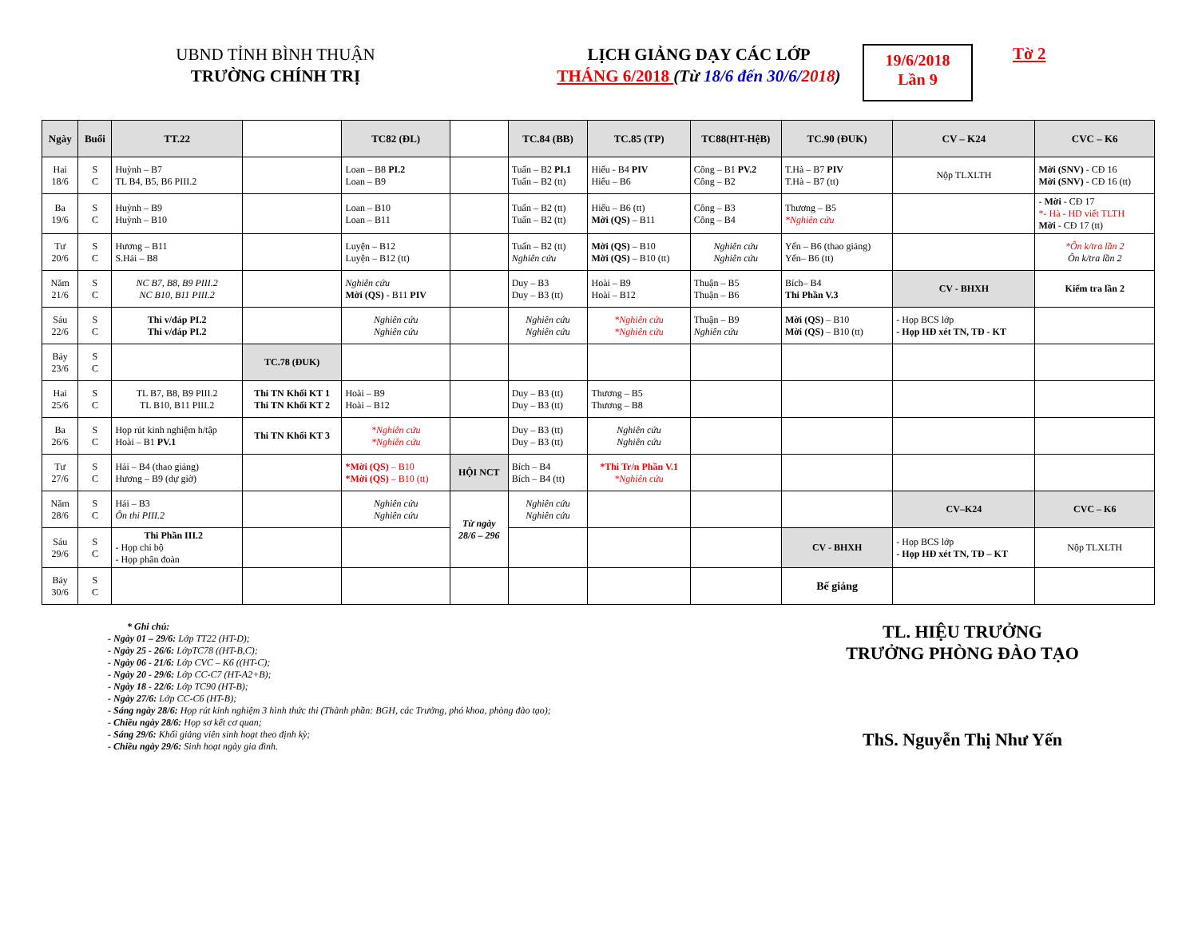UBND TỈNH BÌNH THUẬN
TRƯỜNG CHÍNH TRỊ
LỊCH GIẢNG DẠY CÁC LỚP
THÁNG 6/2018 (Từ 18/6 đến 30/6/2018)
19/6/2018
Lần 9
Tờ 2
| Ngày | Buổi | TT.22 | | TC82 (ĐL) | | TC.84 (BB) | TC.85 (TP) | TC88(HT-HệB) | TC.90 (ĐUK) | CV – K24 | CVC – K6 |
| Hai 18/6 | S C | Huỳnh – B7 TL B4, B5, B6 PIII.2 | | Loan – B8 PI.2 Loan – B9 | | Tuấn – B2 PI.1 Tuấn – B2 (tt) | Hiếu - B4 PIV Hiếu – B6 | Công – B1 PV.2 Công – B2 | T.Hà – B7 PIV T.Hà – B7 (tt) | Nộp TLXLTH | Mời (SNV) - CĐ 16 Mời (SNV) - CĐ 16 (tt) |
| Ba 19/6 | S C | Huỳnh – B9 Huỳnh – B10 | | Loan – B10 Loan – B11 | | Tuấn – B2 (tt) Tuấn – B2 (tt) | Hiếu – B6 (tt) Mời (QS) – B11 | Công – B3 Công – B4 | Thương – B5 *Nghiên cứu | | - Mời - CĐ 17 *- Hà - HD viết TLTH Mời - CĐ 17 (tt) |
| Tư 20/6 | S C | Hương – B11 S.Hải – B8 | | Luyện – B12 Luyện – B12 (tt) | | Tuấn – B2 (tt) Nghiên cứu | Mời (QS) – B10 Mời (QS) – B10 (tt) | Nghiên cứu Nghiên cứu | Yến – B6 (thao giảng) Yến– B6 (tt) | | *Ôn k/tra lần 2 Ôn k/tra lần 2 |
| Năm 21/6 | S C | NC B7, B8, B9 PIII.2 NC B10, B11 PIII.2 | | Nghiên cứu Mời (QS) - B11 PIV | | Duy – B3 Duy – B3 (tt) | Hoài – B9 Hoài – B12 | Thuận – B5 Thuận – B6 | Bích– B4 Thi Phần V.3 | CV - BHXH | Kiểm tra lần 2 |
| Sáu 22/6 | S C | Thi v/đáp PI.2 Thi v/đáp PI.2 | | Nghiên cứu Nghiên cứu | | Nghiên cứu Nghiên cứu | *Nghiên cứu *Nghiên cứu | Thuận – B9 Nghiên cứu | Mời (QS) – B10 Mời (QS) – B10 (tt) | - Họp BCS lớp - Họp HĐ xét TN, TĐ - KT | |
| Bảy 23/6 | S C | | TC.78 (ĐUK) | | | | | | | | |
| Hai 25/6 | S C | TL B7, B8, B9 PIII.2 TL B10, B11 PIII.2 | Thi TN Khối KT 1 Thi TN Khối KT 2 | Hoài – B9 Hoài – B12 | | Duy – B3 (tt) Duy – B3 (tt) | Thương – B5 Thương – B8 | | | | |
| Ba 26/6 | S C | Họp rút kinh nghiệm h/tập Hoài – B1 PV.1 | Thi TN Khối KT 3 | *Nghiên cứu *Nghiên cứu | | Duy – B3 (tt) Duy – B3 (tt) | Nghiên cứu Nghiên cứu | | | | |
| Tư 27/6 | S C | Hải – B4 (thao giảng) Hương – B9 (dự giờ) | | *Mời (QS) – B10 *Mời (QS) – B10 (tt) | HỘI NCT | Bích – B4 Bích – B4 (tt) | *Thi Tr/n Phần V.1 *Nghiên cứu | | | | |
| Năm 28/6 | S C | Hải – B3 Ôn thi PIII.2 | | Nghiên cứu Nghiên cứu | Từ ngày 28/6 – 296 | Nghiên cứu Nghiên cứu | | | | CV–K24 | CVC – K6 |
| Sáu 29/6 | S C | Thi Phần III.2 - Họp chi bộ - Họp phân đoàn | | | | | | | CV - BHXH | - Họp BCS lớp - Họp HĐ xét TN, TĐ – KT | Nộp TLXLTH |
| Bảy 30/6 | S C | | | | | | | | Bế giảng | | |
* Ghi chú:
- Ngày 01 – 29/6: Lớp TT22 (HT-D);
- Ngày 25 - 26/6: LớpTC78 ((HT-B,C);
- Ngày 06 - 21/6: Lớp CVC – K6 ((HT-C);
- Ngày 20 - 29/6: Lớp CC-C7 (HT-A2+B);
- Ngày 18 - 22/6: Lớp TC90 (HT-B);
- Ngày 27/6: Lớp CC-C6 (HT-B);
- Sáng ngày 28/6: Họp rút kinh nghiệm 3 hình thức thi (Thành phần: BGH, các Trưởng, phó khoa, phòng đào tạo);
- Chiều ngày 28/6: Họp sơ kết cơ quan;
- Sáng 29/6: Khối giảng viên sinh hoạt theo định kỳ;
- Chiều ngày 29/6: Sinh hoạt ngày gia đình.
TL. HIỆU TRƯỞNG
TRƯỞNG PHÒNG ĐÀO TẠO
ThS. Nguyễn Thị Như Yến